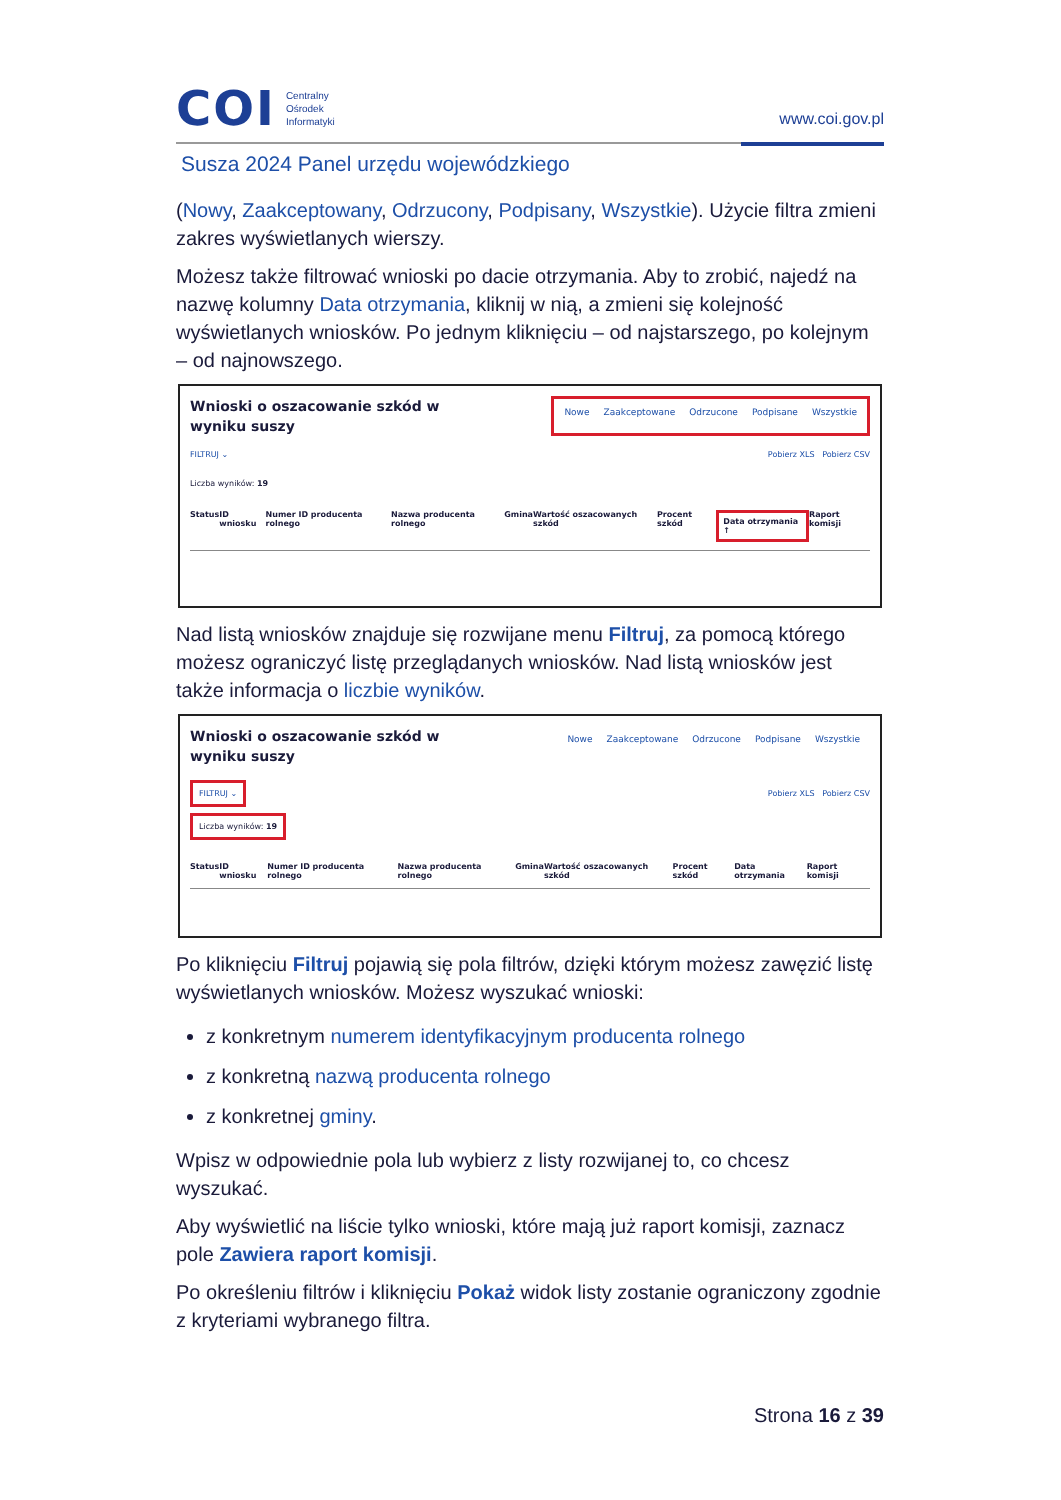COI Centralny
Ośrodek
Informatyki
www.coi.gov.pl
Susza 2024 Panel urzędu wojewódzkiego
(Nowy, Zaakceptowany, Odrzucony, Podpisany, Wszystkie). Użycie filtra zmieni zakres wyświetlanych wierszy.
Możesz także filtrować wnioski po dacie otrzymania. Aby to zrobić, najedź na nazwę kolumny Data otrzymania, kliknij w nią, a zmieni się kolejność wyświetlanych wniosków. Po jednym kliknięciu – od najstarszego, po kolejnym – od najnowszego.
Wnioski o oszacowanie szkód w wyniku suszy
Nowe Zaakceptowane Odrzucone Podpisane Wszystkie
FILTRUJ ⌄ Pobierz XLS Pobierz CSV
Liczba wyników: 19
Status ID wniosku Numer ID producenta rolnego Nazwa producenta rolnego Gmina Wartość oszacowanych szkód Procent szkód Data otrzymania ↑ Raport komisji
Nad listą wniosków znajduje się rozwijane menu Filtruj, za pomocą którego możesz ograniczyć listę przeglądanych wniosków. Nad listą wniosków jest także informacja o liczbie wyników.
Wnioski o oszacowanie szkód w wyniku suszy
Nowe Zaakceptowane Odrzucone Podpisane Wszystkie
FILTRUJ ⌄ Pobierz XLS Pobierz CSV
Liczba wyników: 19
Status ID wniosku Numer ID producenta rolnego Nazwa producenta rolnego Gmina Wartość oszacowanych szkód Procent szkód Data otrzymania Raport komisji
Po kliknięciu Filtruj pojawią się pola filtrów, dzięki którym możesz zawęzić listę wyświetlanych wniosków. Możesz wyszukać wnioski:
z konkretnym numerem identyfikacyjnym producenta rolnego
z konkretną nazwą producenta rolnego
z konkretnej gminy.
Wpisz w odpowiednie pola lub wybierz z listy rozwijanej to, co chcesz wyszukać.
Aby wyświetlić na liście tylko wnioski, które mają już raport komisji, zaznacz pole Zawiera raport komisji.
Po określeniu filtrów i kliknięciu Pokaż widok listy zostanie ograniczony zgodnie z kryteriami wybranego filtra.
Strona 16 z 39